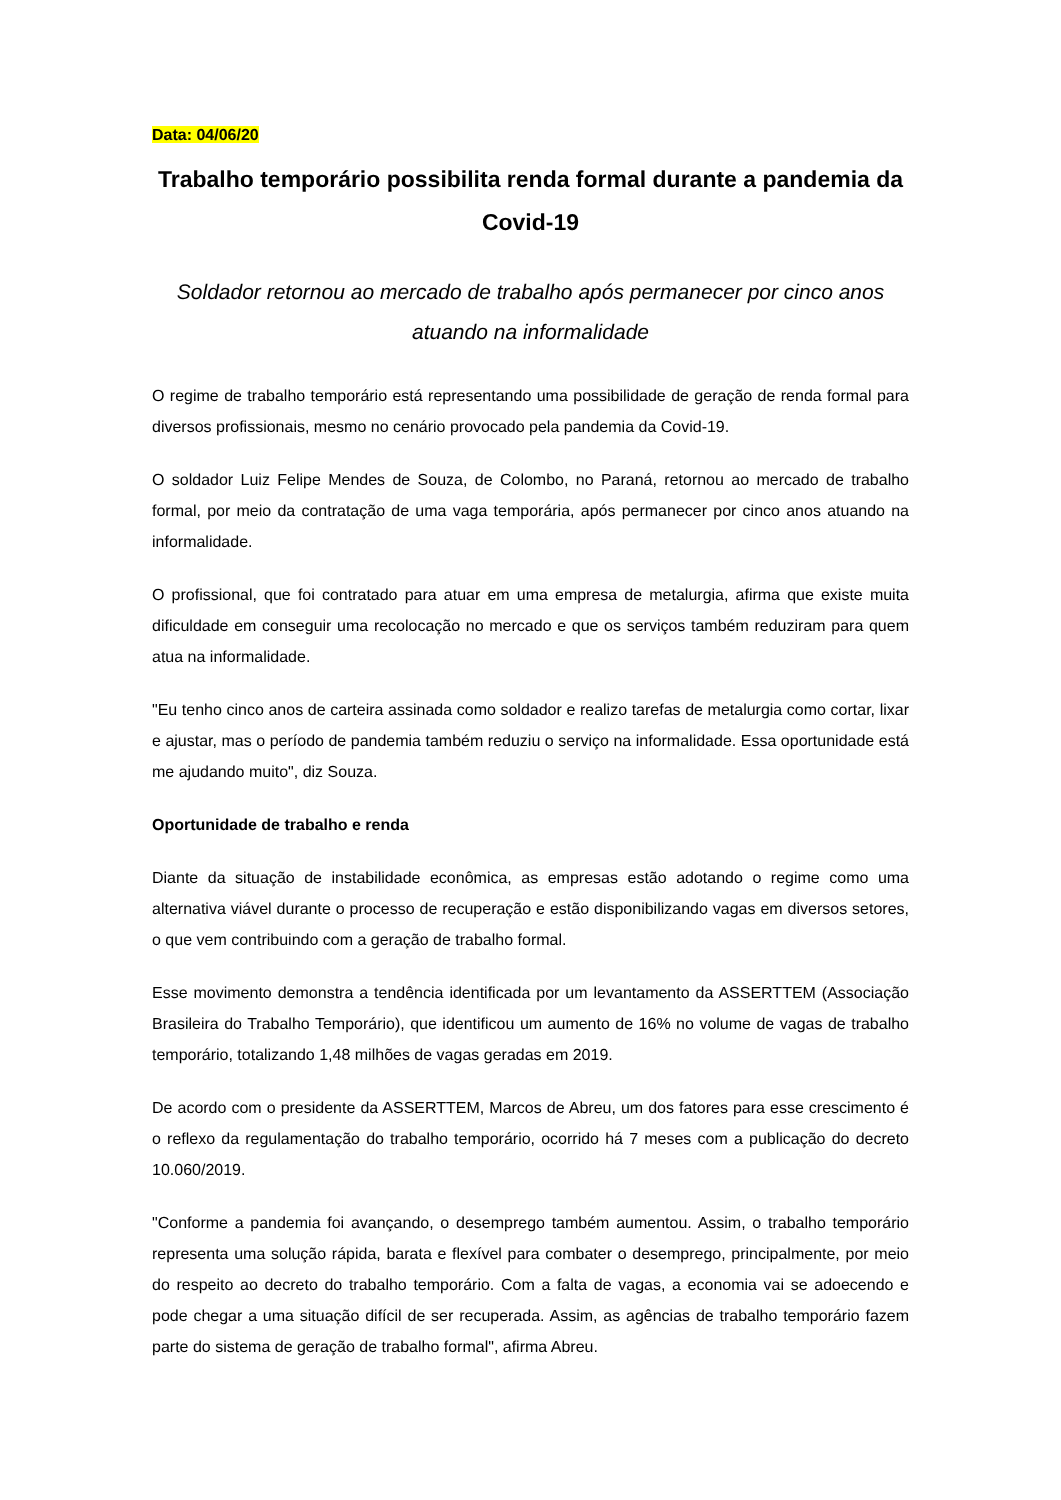Data: 04/06/20
Trabalho temporário possibilita renda formal durante a pandemia da Covid-19
Soldador retornou ao mercado de trabalho após permanecer por cinco anos atuando na informalidade
O regime de trabalho temporário está representando uma possibilidade de geração de renda formal para diversos profissionais, mesmo no cenário provocado pela pandemia da Covid-19.
O soldador Luiz Felipe Mendes de Souza, de Colombo, no Paraná, retornou ao mercado de trabalho formal, por meio da contratação de uma vaga temporária, após permanecer por cinco anos atuando na informalidade.
O profissional, que foi contratado para atuar em uma empresa de metalurgia, afirma que existe muita dificuldade em conseguir uma recolocação no mercado e que os serviços também reduziram para quem atua na informalidade.
"Eu tenho cinco anos de carteira assinada como soldador e realizo tarefas de metalurgia como cortar, lixar e ajustar, mas o período de pandemia também reduziu o serviço na informalidade. Essa oportunidade está me ajudando muito", diz Souza.
Oportunidade de trabalho e renda
Diante da situação de instabilidade econômica, as empresas estão adotando o regime como uma alternativa viável durante o processo de recuperação e estão disponibilizando vagas em diversos setores, o que vem contribuindo com a geração de trabalho formal.
Esse movimento demonstra a tendência identificada por um levantamento da ASSERTTEM (Associação Brasileira do Trabalho Temporário), que identificou um aumento de 16% no volume de vagas de trabalho temporário, totalizando 1,48 milhões de vagas geradas em 2019.
De acordo com o presidente da ASSERTTEM, Marcos de Abreu, um dos fatores para esse crescimento é o reflexo da regulamentação do trabalho temporário, ocorrido há 7 meses com a publicação do decreto 10.060/2019.
"Conforme a pandemia foi avançando, o desemprego também aumentou. Assim, o trabalho temporário representa uma solução rápida, barata e flexível para combater o desemprego, principalmente, por meio do respeito ao decreto do trabalho temporário. Com a falta de vagas, a economia vai se adoecendo e pode chegar a uma situação difícil de ser recuperada. Assim, as agências de trabalho temporário fazem parte do sistema de geração de trabalho formal", afirma Abreu.